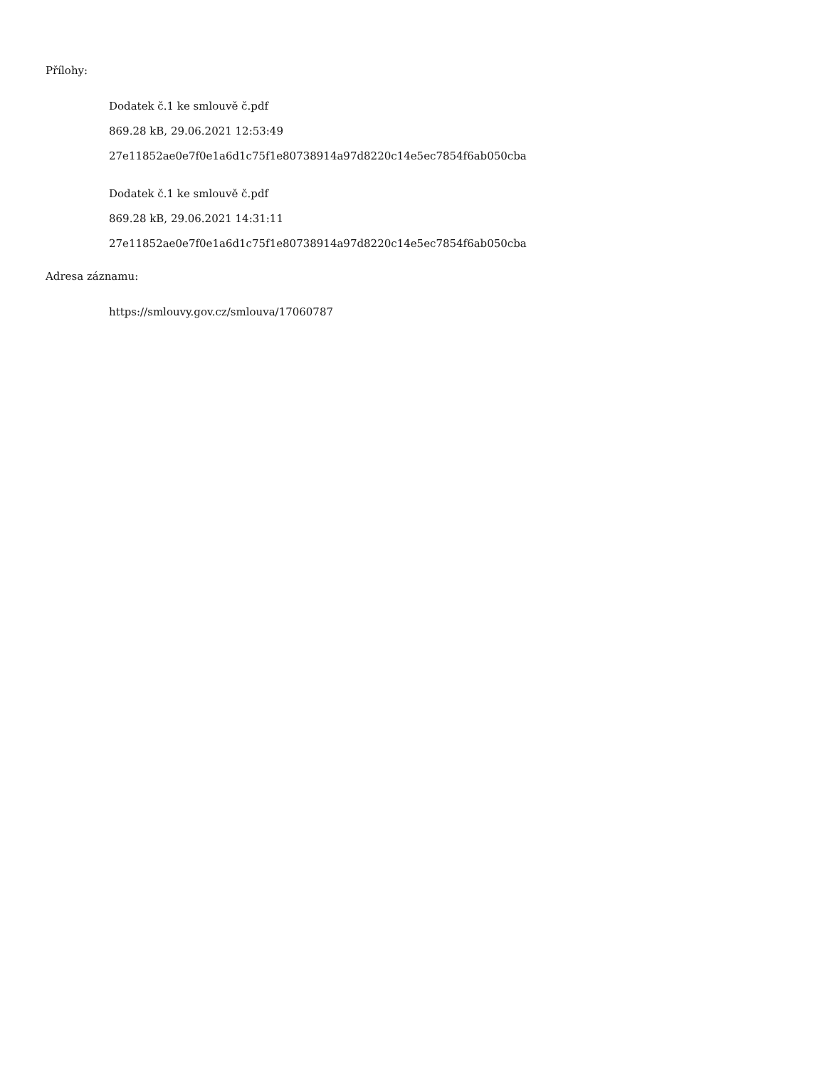Přílohy:
Dodatek č.1 ke smlouvě č.pdf
869.28 kB, 29.06.2021 12:53:49
27e11852ae0e7f0e1a6d1c75f1e80738914a97d8220c14e5ec7854f6ab050cba
Dodatek č.1 ke smlouvě č.pdf
869.28 kB, 29.06.2021 14:31:11
27e11852ae0e7f0e1a6d1c75f1e80738914a97d8220c14e5ec7854f6ab050cba
Adresa záznamu:
https://smlouvy.gov.cz/smlouva/17060787